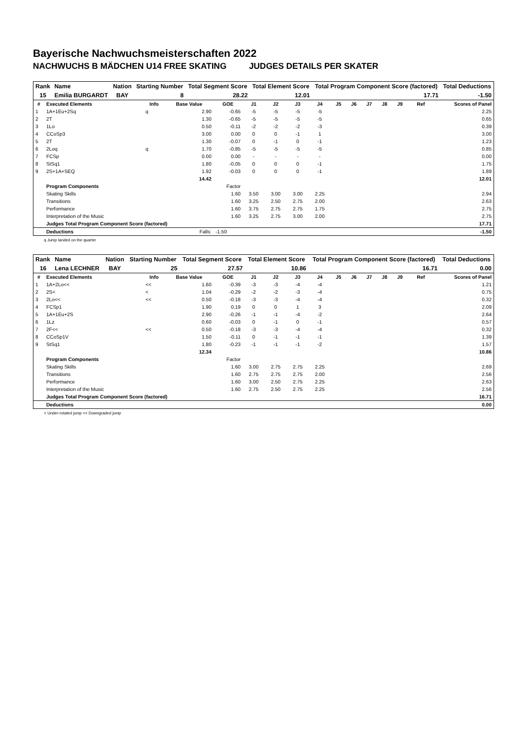Bayerische Nachwuchsmeisterschaften 2022
NACHWUCHS B MÄDCHEN U14 FREE SKATING JUDGES DETAILS PER SKATER
| Rank | Name | Nation | Starting Number | Total Segment Score | Total Element Score | Total Program Component Score (factored) | Total Deductions |
| --- | --- | --- | --- | --- | --- | --- | --- |
| 15 | Emilia BURGARDT | BAY | 8 | 28.22 | 12.01 | 17.71 | -1.50 |
| # | Executed Elements | Info | Base Value | GOE | J1 | J2 | J3 | J4 | J5 | J6 | J7 | J8 | J9 | Ref | Scores of Panel |
| --- | --- | --- | --- | --- | --- | --- | --- | --- | --- | --- | --- | --- | --- | --- | --- |
| 1 | 1A+1Eu+2Sq | q | 2.90 | -0.65 | -5 | -5 | -5 | -5 | | | | | | | 2.25 |
| 2 | 2T | | 1.30 | -0.65 | -5 | -5 | -5 | -5 | | | | | | | 0.65 |
| 3 | 1Lo | | 0.50 | -0.11 | -2 | -2 | -2 | -3 | | | | | | | 0.39 |
| 4 | CCoSp3 | | 3.00 | 0.00 | 0 | 0 | -1 | 1 | | | | | | | 3.00 |
| 5 | 2T | | 1.30 | -0.07 | 0 | -1 | 0 | -1 | | | | | | | 1.23 |
| 6 | 2Loq | q | 1.70 | -0.85 | -5 | -5 | -5 | -5 | | | | | | | 0.85 |
| 7 | FCSp | | 0.00 | 0.00 | - | - | - | - | | | | | | | 0.00 |
| 8 | StSq1 | | 1.80 | -0.05 | 0 | 0 | 0 | -1 | | | | | | | 1.75 |
| 9 | 2S+1A+SEQ | | 1.92 | -0.03 | 0 | 0 | 0 | -1 | | | | | | | 1.89 |
| | | | 14.42 | | | | | | | | | | | | 12.01 |
| | Program Components | | | Factor | | | | | | | | | | | |
| | Skating Skills | | | 1.60 | 3.50 | 3.00 | 3.00 | 2.25 | | | | | | | 2.94 |
| | Transitions | | | 1.60 | 3.25 | 2.50 | 2.75 | 2.00 | | | | | | | 2.63 |
| | Performance | | | 1.60 | 3.75 | 2.75 | 2.75 | 1.75 | | | | | | | 2.75 |
| | Interpretation of the Music | | | 1.60 | 3.25 | 2.75 | 3.00 | 2.00 | | | | | | | 2.75 |
| | Judges Total Program Component Score (factored) | | | | | | | | | | | | | | 17.71 |
| | Deductions | | Falls: | -1.50 | | | | | | | | | | | -1.50 |
q Jump landed on the quarter
| Rank | Name | Nation | Starting Number | Total Segment Score | Total Element Score | Total Program Component Score (factored) | Total Deductions |
| --- | --- | --- | --- | --- | --- | --- | --- |
| 16 | Lena LECHNER | BAY | 25 | 27.57 | 10.86 | 16.71 | 0.00 |
| # | Executed Elements | Info | Base Value | GOE | J1 | J2 | J3 | J4 | J5 | J6 | J7 | J8 | J9 | Ref | Scores of Panel |
| --- | --- | --- | --- | --- | --- | --- | --- | --- | --- | --- | --- | --- | --- | --- | --- |
| 1 | 1A+2Lo<< | << | 1.60 | -0.39 | -3 | -3 | -4 | -4 | | | | | | | 1.21 |
| 2 | 2S< | < | 1.04 | -0.29 | -2 | -2 | -3 | -4 | | | | | | | 0.75 |
| 3 | 2Lo<< | << | 0.50 | -0.18 | -3 | -3 | -4 | -4 | | | | | | | 0.32 |
| 4 | FCSp1 | | 1.90 | 0.19 | 0 | 0 | 1 | 3 | | | | | | | 2.09 |
| 5 | 1A+1Eu+2S | | 2.90 | -0.26 | -1 | -1 | -4 | -2 | | | | | | | 2.64 |
| 6 | 1Lz | | 0.60 | -0.03 | 0 | -1 | 0 | -1 | | | | | | | 0.57 |
| 7 | 2F<< | << | 0.50 | -0.18 | -3 | -3 | -4 | -4 | | | | | | | 0.32 |
| 8 | CCoSp1V | | 1.50 | -0.11 | 0 | -1 | -1 | -1 | | | | | | | 1.39 |
| 9 | StSq1 | | 1.80 | -0.23 | -1 | -1 | -1 | -2 | | | | | | | 1.57 |
| | | | 12.34 | | | | | | | | | | | | 10.86 |
| | Program Components | | | Factor | | | | | | | | | | | |
| | Skating Skills | | | 1.60 | 3.00 | 2.75 | 2.75 | 2.25 | | | | | | | 2.69 |
| | Transitions | | | 1.60 | 2.75 | 2.75 | 2.75 | 2.00 | | | | | | | 2.56 |
| | Performance | | | 1.60 | 3.00 | 2.50 | 2.75 | 2.25 | | | | | | | 2.63 |
| | Interpretation of the Music | | | 1.60 | 2.75 | 2.50 | 2.75 | 2.25 | | | | | | | 2.56 |
| | Judges Total Program Component Score (factored) | | | | | | | | | | | | | | 16.71 |
| | Deductions | | | | | | | | | | | | | | 0.00 |
< Under-rotated jump << Downgraded jump